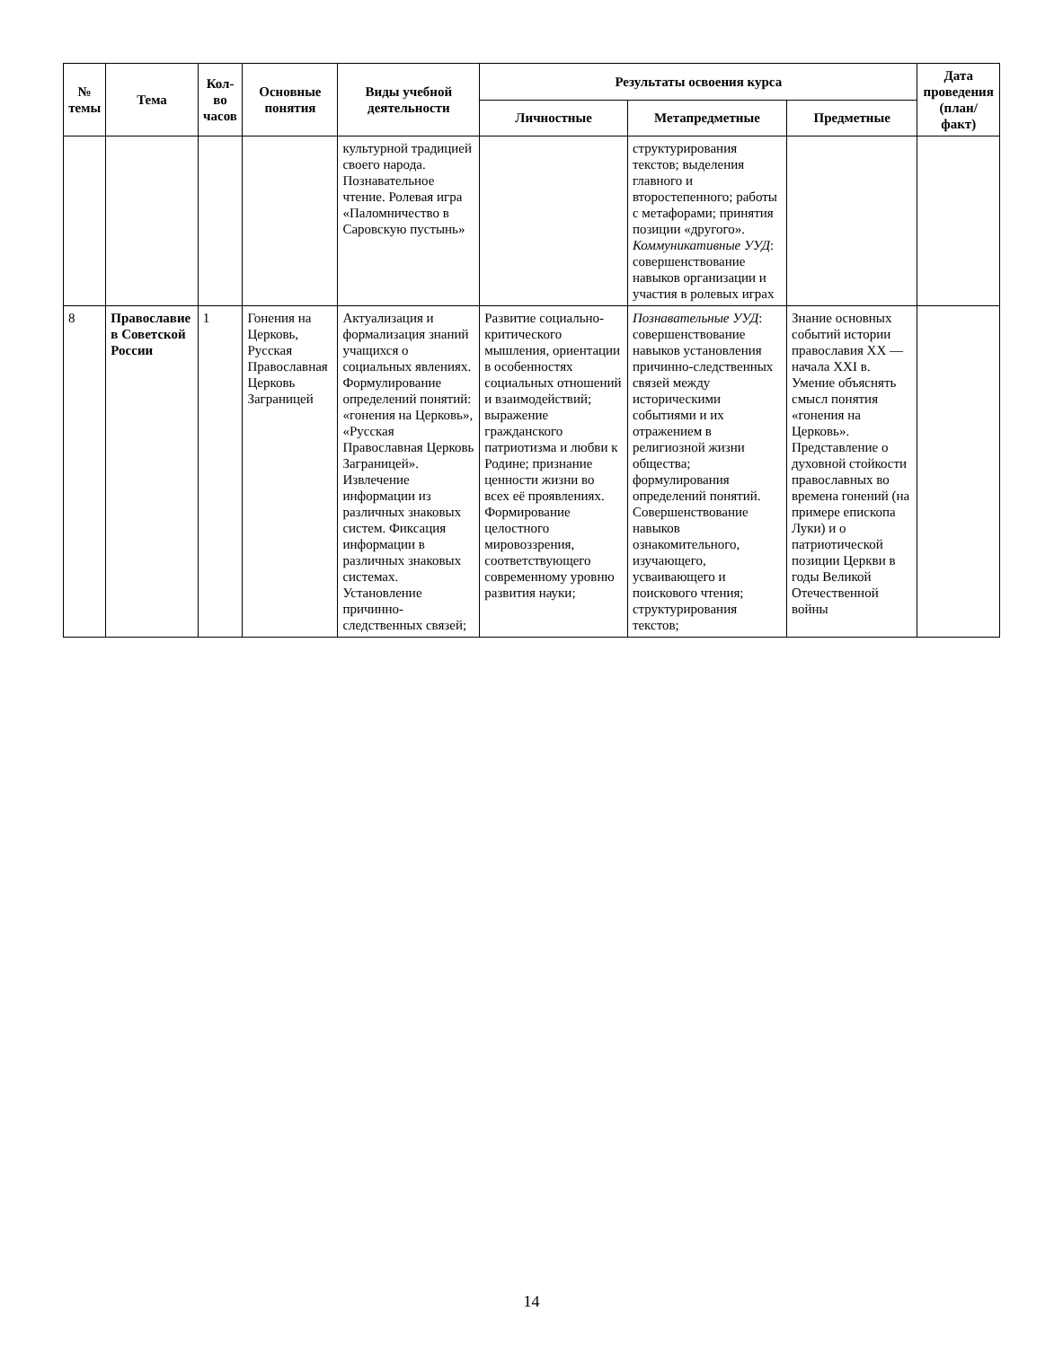| № темы | Тема | Кол-во часов | Основные понятия | Виды учебной деятельности | Результаты освоения курса | | | Дата проведения (план/ факт) |
| --- | --- | --- | --- | --- | --- | --- | --- | --- |
| | | | | | Личностные | Метапредметные | Предметные | |
| | | | | культурной традицией своего народа. Познавательное чтение. Ролевая игра «Паломничество в Саровскую пустынь» | | структурирования текстов; выделения главного и второстепенного; работы с метафорами; принятия позиции «другого». Коммуникативные УУД : совершенствование навыков организации и участия в ролевых играх | | |
| 8 | Православие в Советской России | 1 | Гонения на Церковь, Русская Православная Церковь Заграницей | Актуализация и формализация знаний учащихся о социальных явлениях. Формулирование определений понятий: «гонения на Церковь», «Русская Православная Церковь Заграницей». Извлечение информации из различных знаковых систем. Фиксация информации в различных знаковых системах. Установление причинно-следственных связей; | Развитие социально-критического мышления, ориентации в особенностях социальных отношений и взаимодействий; выражение гражданского патриотизма и любви к Родине; признание ценности жизни во всех её проявлениях. Формирование целостного мировоззрения, соответствующего современному уровню развития науки; | Познавательные УУД : совершенствование навыков установления причинно-следственных связей между историческими событиями и их отражением в религиозной жизни общества; формулирования определений понятий. Совершенствование навыков ознакомительного, изучающего, усваивающего и поискового чтения; структурирования текстов; | Знание основных событий истории православия XX — начала XXI в. Умение объяснять смысл понятия «гонения на Церковь». Представление о духовной стойкости православных во времена гонений (на примере епископа Луки) и о патриотической позиции Церкви в годы Великой Отечественной войны | |
14